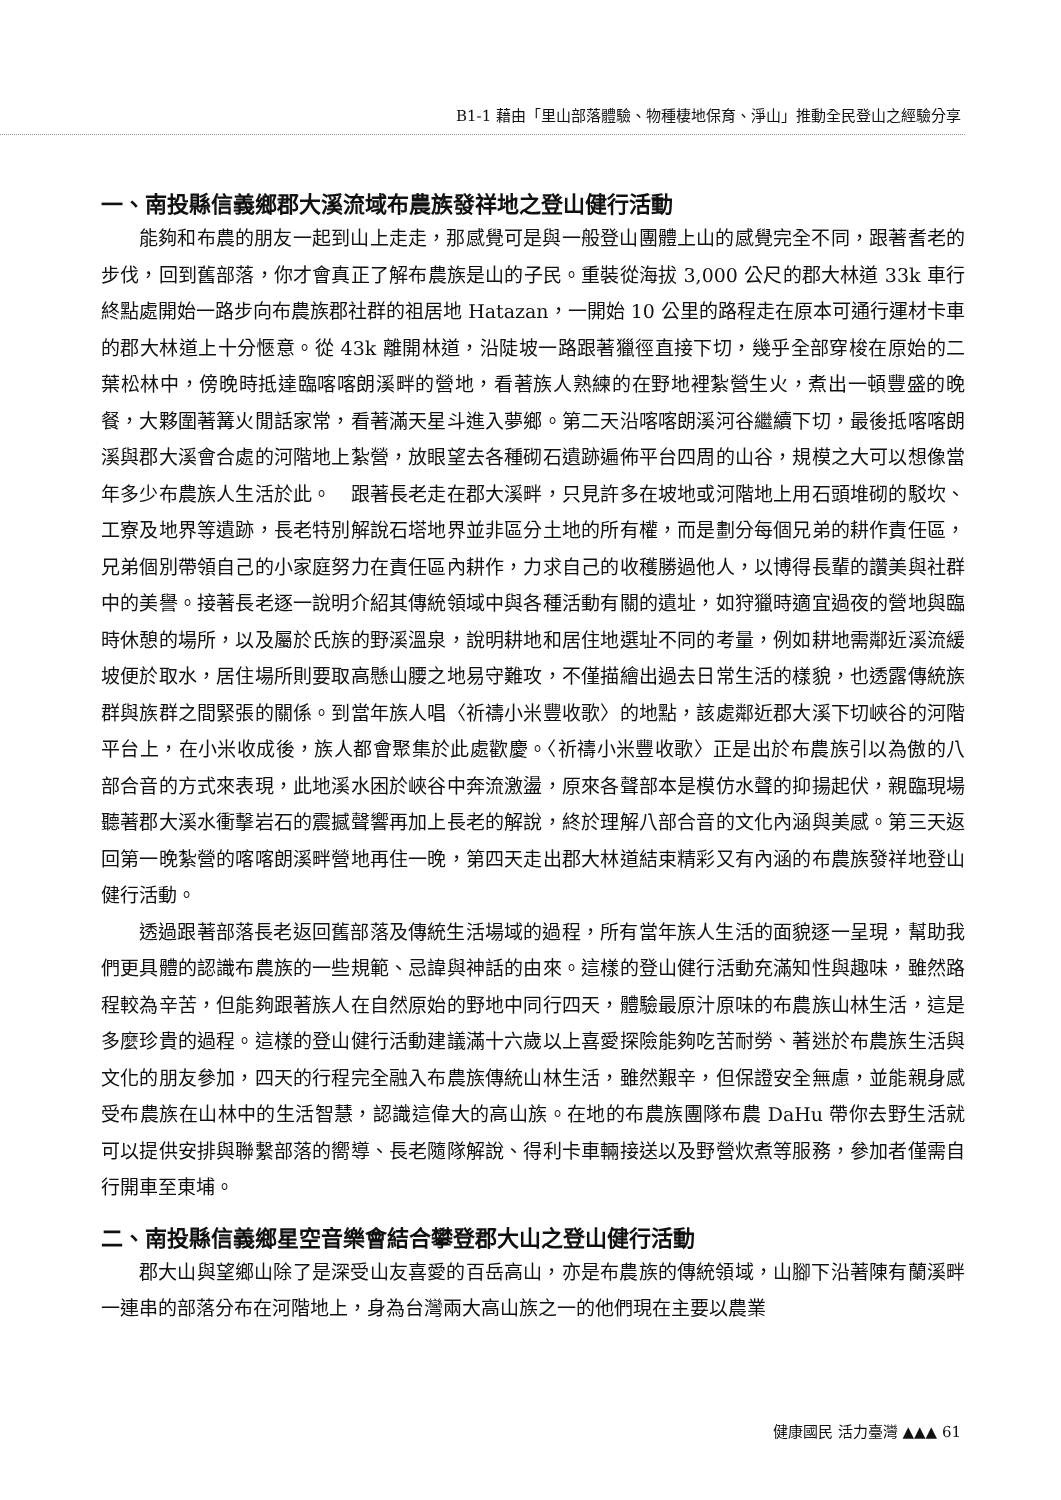B1-1 藉由「里山部落體驗、物種棲地保育、淨山」推動全民登山之經驗分享
一、南投縣信義鄉郡大溪流域布農族發祥地之登山健行活動
能夠和布農的朋友一起到山上走走，那感覺可是與一般登山團體上山的感覺完全不同，跟著耆老的步伐，回到舊部落，你才會真正了解布農族是山的子民。重裝從海拔 3,000 公尺的郡大林道 33k 車行終點處開始一路步向布農族郡社群的祖居地 Hatazan，一開始 10 公里的路程走在原本可通行運材卡車的郡大林道上十分愜意。從 43k 離開林道，沿陡坡一路跟著獵徑直接下切，幾乎全部穿梭在原始的二葉松林中，傍晚時抵達臨喀喀朗溪畔的營地，看著族人熟練的在野地裡紮營生火，煮出一頓豐盛的晚餐，大夥圍著篝火閒話家常，看著滿天星斗進入夢鄉。第二天沿喀喀朗溪河谷繼續下切，最後抵喀喀朗溪與郡大溪會合處的河階地上紮營，放眼望去各種砌石遺跡遍佈平台四周的山谷，規模之大可以想像當年多少布農族人生活於此。　跟著長老走在郡大溪畔，只見許多在坡地或河階地上用石頭堆砌的駁坎、工寮及地界等遺跡，長老特別解說石塔地界並非區分土地的所有權，而是劃分每個兄弟的耕作責任區，兄弟個別帶領自己的小家庭努力在責任區內耕作，力求自己的收穫勝過他人，以博得長輩的讚美與社群中的美譽。接著長老逐一說明介紹其傳統領域中與各種活動有關的遺址，如狩獵時適宜過夜的營地與臨時休憩的場所，以及屬於氏族的野溪溫泉，說明耕地和居住地選址不同的考量，例如耕地需鄰近溪流緩坡便於取水，居住場所則要取高懸山腰之地易守難攻，不僅描繪出過去日常生活的樣貌，也透露傳統族群與族群之間緊張的關係。到當年族人唱〈祈禱小米豐收歌〉的地點，該處鄰近郡大溪下切峽谷的河階平台上，在小米收成後，族人都會聚集於此處歡慶。〈祈禱小米豐收歌〉正是出於布農族引以為傲的八部合音的方式來表現，此地溪水困於峽谷中奔流激盪，原來各聲部本是模仿水聲的抑揚起伏，親臨現場聽著郡大溪水衝擊岩石的震撼聲響再加上長老的解說，終於理解八部合音的文化內涵與美感。第三天返回第一晚紮營的喀喀朗溪畔營地再住一晚，第四天走出郡大林道結束精彩又有內涵的布農族發祥地登山健行活動。
透過跟著部落長老返回舊部落及傳統生活場域的過程，所有當年族人生活的面貌逐一呈現，幫助我們更具體的認識布農族的一些規範、忌諱與神話的由來。這樣的登山健行活動充滿知性與趣味，雖然路程較為辛苦，但能夠跟著族人在自然原始的野地中同行四天，體驗最原汁原味的布農族山林生活，這是多麼珍貴的過程。這樣的登山健行活動建議滿十六歲以上喜愛探險能夠吃苦耐勞、著迷於布農族生活與文化的朋友參加，四天的行程完全融入布農族傳統山林生活，雖然艱辛，但保證安全無慮，並能親身感受布農族在山林中的生活智慧，認識這偉大的高山族。在地的布農族團隊布農 DaHu 帶你去野生活就可以提供安排與聯繫部落的嚮導、長老隨隊解說、得利卡車輛接送以及野營炊煮等服務，參加者僅需自行開車至東埔。
二、南投縣信義鄉星空音樂會結合攀登郡大山之登山健行活動
郡大山與望鄉山除了是深受山友喜愛的百岳高山，亦是布農族的傳統領域，山腳下沿著陳有蘭溪畔一連串的部落分布在河階地上，身為台灣兩大高山族之一的他們現在主要以農業
健康國民 活力臺灣 ▲▲▲ 61